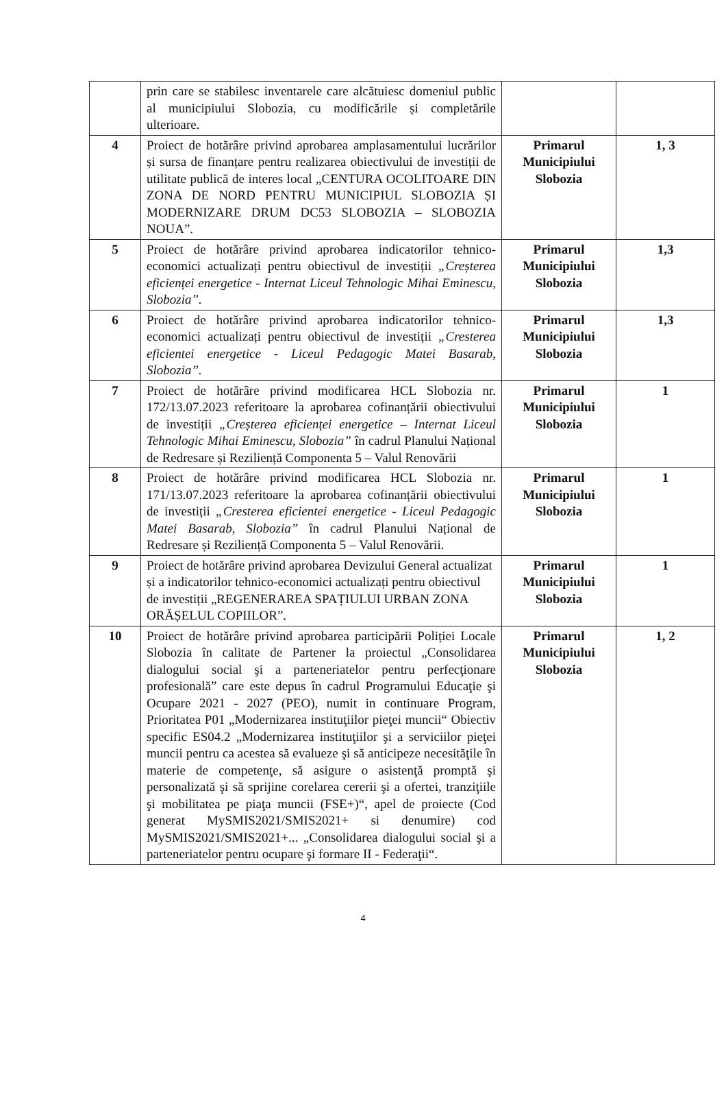| | prin care se stabilesc inventarele care alcătuiesc domeniul public al municipiului Slobozia, cu modificările și completările ulterioare. | | |
| 4 | Proiect de hotărâre privind aprobarea amplasamentului lucrărilor și sursa de finanțare pentru realizarea obiectivului de investiții de utilitate publică de interes local „CENTURA OCOLITOARE DIN ZONA DE NORD PENTRU MUNICIPIUL SLOBOZIA ȘI MODERNIZARE DRUM DC53 SLOBOZIA – SLOBOZIA NOUA”. | Primarul Municipiului Slobozia | 1, 3 |
| 5 | Proiect de hotărâre privind aprobarea indicatorilor tehnico-economici actualizați pentru obiectivul de investiții „Creșterea eficienței energetice - Internat Liceul Tehnologic Mihai Eminescu, Slobozia”. | Primarul Municipiului Slobozia | 1,3 |
| 6 | Proiect de hotărâre privind aprobarea indicatorilor tehnico-economici actualizați pentru obiectivul de investiții „Cresterea eficientei energetice - Liceul Pedagogic Matei Basarab, Slobozia”. | Primarul Municipiului Slobozia | 1,3 |
| 7 | Proiect de hotărâre privind modificarea HCL Slobozia nr. 172/13.07.2023 referitoare la aprobarea cofinanțării obiectivului de investiții „Creșterea eficienței energetice – Internat Liceul Tehnologic Mihai Eminescu, Slobozia” în cadrul Planului Național de Redresare și Reziliență Componenta 5 – Valul Renovării | Primarul Municipiului Slobozia | 1 |
| 8 | Proiect de hotărâre privind modificarea HCL Slobozia nr. 171/13.07.2023 referitoare la aprobarea cofinanțării obiectivului de investiții „Cresterea eficientei energetice - Liceul Pedagogic Matei Basarab, Slobozia” în cadrul Planului Național de Redresare și Reziliență Componenta 5 – Valul Renovării. | Primarul Municipiului Slobozia | 1 |
| 9 | Proiect de hotărâre privind aprobarea Devizului General actualizat și a indicatorilor tehnico-economici actualizați pentru obiectivul de investiții „REGENERAREA SPAȚIULUI URBAN ZONA ORĂȘELUL COPIILOR”. | Primarul Municipiului Slobozia | 1 |
| 10 | Proiect de hotărâre privind aprobarea participării Poliției Locale Slobozia în calitate de Partener la proiectul „Consolidarea dialogului social şi a parteneriatelor pentru perfecţionare profesională” care este depus în cadrul Programului Educaţie şi Ocupare 2021 - 2027 (PEO), numit in continuare Program, Prioritatea P01 „Modernizarea instituţiilor pieţei muncii“ Obiectiv specific ES04.2 „Modernizarea instituţiilor şi a serviciilor pieţei muncii pentru ca acestea să evalueze şi să anticipeze necesităţile în materie de competenţe, să asigure o asistenţă promptă şi personalizată şi să sprijine corelarea cererii şi a ofertei, tranziţiile şi mobilitatea pe piaţa muncii (FSE+)“, apel de proiecte (Cod generat MySMIS2021/SMIS2021+ si denumire) cod MySMIS2021/SMIS2021+... „Consolidarea dialogului social şi a parteneriatelor pentru ocupare şi formare II - Federaţii“. | Primarul Municipiului Slobozia | 1, 2 |
4